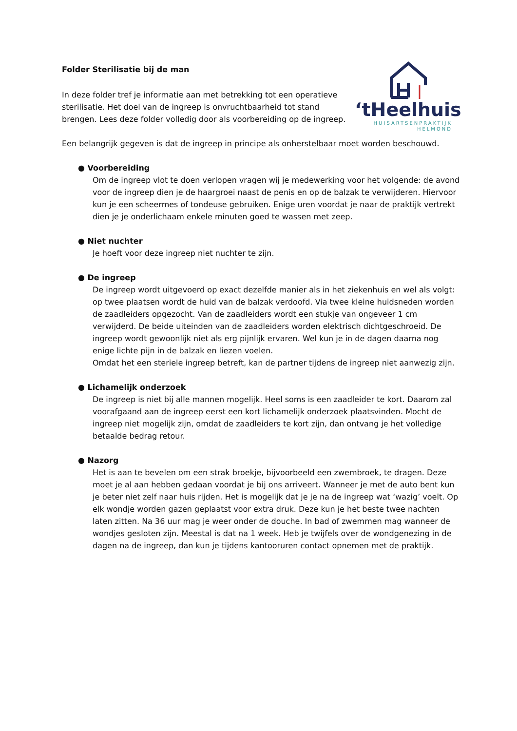‘tHeelhuis
HUISARTSENPRAKTIJK
HELMOND
Folder Sterilisatie bij de man
In deze folder tref je informatie aan met betrekking tot een operatieve sterilisatie. Het doel van de ingreep is onvruchtbaarheid tot stand brengen. Lees deze folder volledig door als voorbereiding op de ingreep.
Een belangrijk gegeven is dat de ingreep in principe als onherstelbaar moet worden beschouwd.
● Voorbereiding
Om de ingreep vlot te doen verlopen vragen wij je medewerking voor het volgende: de avond voor de ingreep dien je de haargroei naast de penis en op de balzak te verwijderen. Hiervoor kun je een scheermes of tondeuse gebruiken. Enige uren voordat je naar de praktijk vertrekt dien je je onderlichaam enkele minuten goed te wassen met zeep.
● Niet nuchter
Je hoeft voor deze ingreep niet nuchter te zijn.
● De ingreep
De ingreep wordt uitgevoerd op exact dezelfde manier als in het ziekenhuis en wel als volgt: op twee plaatsen wordt de huid van de balzak verdoofd. Via twee kleine huidsneden worden de zaadleiders opgezocht. Van de zaadleiders wordt een stukje van ongeveer 1 cm verwijderd. De beide uiteinden van de zaadleiders worden elektrisch dichtgeschroeid. De ingreep wordt gewoonlijk niet als erg pijnlijk ervaren. Wel kun je in de dagen daarna nog enige lichte pijn in de balzak en liezen voelen.
Omdat het een steriele ingreep betreft, kan de partner tijdens de ingreep niet aanwezig zijn.
● Lichamelijk onderzoek
De ingreep is niet bij alle mannen mogelijk. Heel soms is een zaadleider te kort. Daarom zal voorafgaand aan de ingreep eerst een kort lichamelijk onderzoek plaatsvinden. Mocht de ingreep niet mogelijk zijn, omdat de zaadleiders te kort zijn, dan ontvang je het volledige betaalde bedrag retour.
● Nazorg
Het is aan te bevelen om een strak broekje, bijvoorbeeld een zwembroek, te dragen. Deze moet je al aan hebben gedaan voordat je bij ons arriveert. Wanneer je met de auto bent kun je beter niet zelf naar huis rijden. Het is mogelijk dat je je na de ingreep wat ‘wazig’ voelt. Op elk wondje worden gazen geplaatst voor extra druk. Deze kun je het beste twee nachten laten zitten. Na 36 uur mag je weer onder de douche. In bad of zwemmen mag wanneer de wondjes gesloten zijn. Meestal is dat na 1 week. Heb je twijfels over de wondgenezing in de dagen na de ingreep, dan kun je tijdens kantooruren contact opnemen met de praktijk.